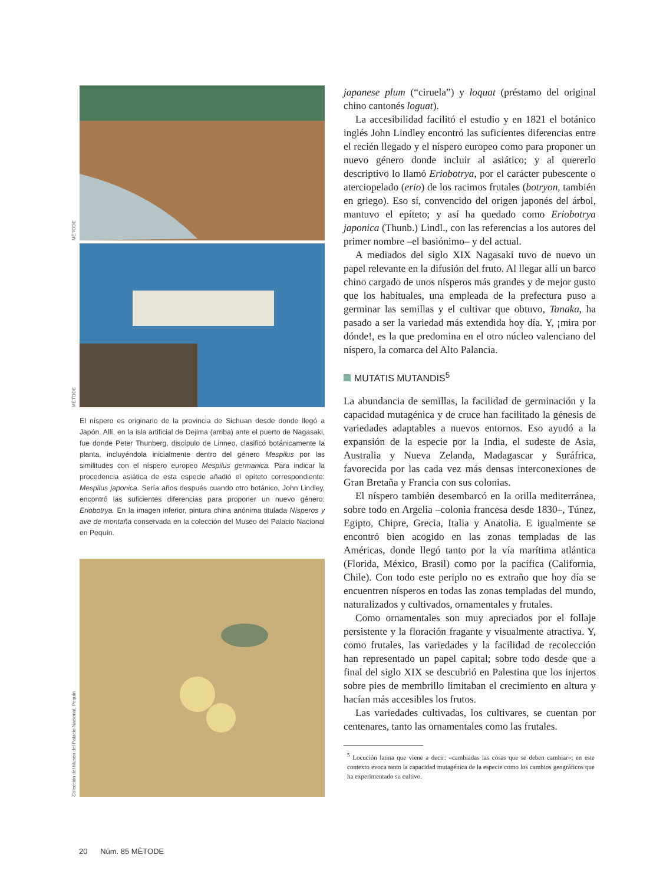MÈTODE
MÈTODE
El níspero es originario de la provincia de Sichuan desde donde llegó a Japón. Allí, en la isla artificial de Dejima (arriba) ante el puerto de Nagasaki, fue donde Peter Thunberg, discípulo de Linneo, clasificó botánicamente la planta, incluyéndola inicialmente dentro del género Mespilus por las similitudes con el níspero europeo Mespilus germanica. Para indicar la procedencia asiática de esta especie añadió el epíteto correspondiente: Mespilus japonica. Sería años después cuando otro botánico, John Lindley, encontró las suficientes diferencias para proponer un nuevo género: Eriobotrya. En la imagen inferior, pintura china anónima titulada Nísperos y ave de montaña conservada en la colección del Museo del Palacio Nacional en Pequín.
Colección del Museo del Palacio Nacional, Pequín
japanese plum (“ciruela”) y loquat (préstamo del original chino cantonés loguat).
La accesibilidad facilitó el estudio y en 1821 el botánico inglés John Lindley encontró las suficientes diferencias entre el recién llegado y el níspero europeo como para proponer un nuevo género donde incluir al asiático; y al quererlo descriptivo lo llamó Eriobotrya, por el carácter pubescente o aterciopelado (erio) de los racimos frutales (botryon, también en griego). Eso sí, convencido del origen japonés del árbol, mantuvo el epíteto; y así ha quedado como Eriobotrya japonica (Thunb.) Lindl., con las referencias a los autores del primer nombre –el basiónimo– y del actual.
A mediados del siglo XIX Nagasaki tuvo de nuevo un papel relevante en la difusión del fruto. Al llegar allí un barco chino cargado de unos nísperos más grandes y de mejor gusto que los habituales, una empleada de la prefectura puso a germinar las semillas y el cultivar que obtuvo, Tanaka, ha pasado a ser la variedad más extendida hoy día. Y, ¡mira por dónde!, es la que predomina en el otro núcleo valenciano del níspero, la comarca del Alto Palancia.
MUTATIS MUTANDIS<sup>5</sup>
La abundancia de semillas, la facilidad de germinación y la capacidad mutagénica y de cruce han facilitado la génesis de variedades adaptables a nuevos entornos. Eso ayudó a la expansión de la especie por la India, el sudeste de Asia, Australia y Nueva Zelanda, Madagascar y Suráfrica, favorecida por las cada vez más densas interconexiones de Gran Bretaña y Francia con sus colonias.
El níspero también desembarcó en la orilla mediterránea, sobre todo en Argelia –colonia francesa desde 1830–, Túnez, Egipto, Chipre, Grecia, Italia y Anatolia. E igualmente se encontró bien acogido en las zonas templadas de las Américas, donde llegó tanto por la vía marítima atlántica (Florida, México, Brasil) como por la pacífica (California, Chile). Con todo este periplo no es extraño que hoy día se encuentren nísperos en todas las zonas templadas del mundo, naturalizados y cultivados, ornamentales y frutales.
Como ornamentales son muy apreciados por el follaje persistente y la floración fragante y visualmente atractiva. Y, como frutales, las variedades y la facilidad de recolección han representado un papel capital; sobre todo desde que a final del siglo XIX se descubrió en Palestina que los injertos sobre pies de membrillo limitaban el crecimiento en altura y hacían más accesibles los frutos.
Las variedades cultivadas, los cultivares, se cuentan por centenares, tanto las ornamentales como las frutales.
<sup>5</sup> Locución latina que viene a decir: «cambiadas las cosas que se deben cambiar»; en este contexto evoca tanto la capacidad mutagénica de la especie como los cambios geográficos que ha experimentado su cultivo.
20 Núm. 85 MÈTODE